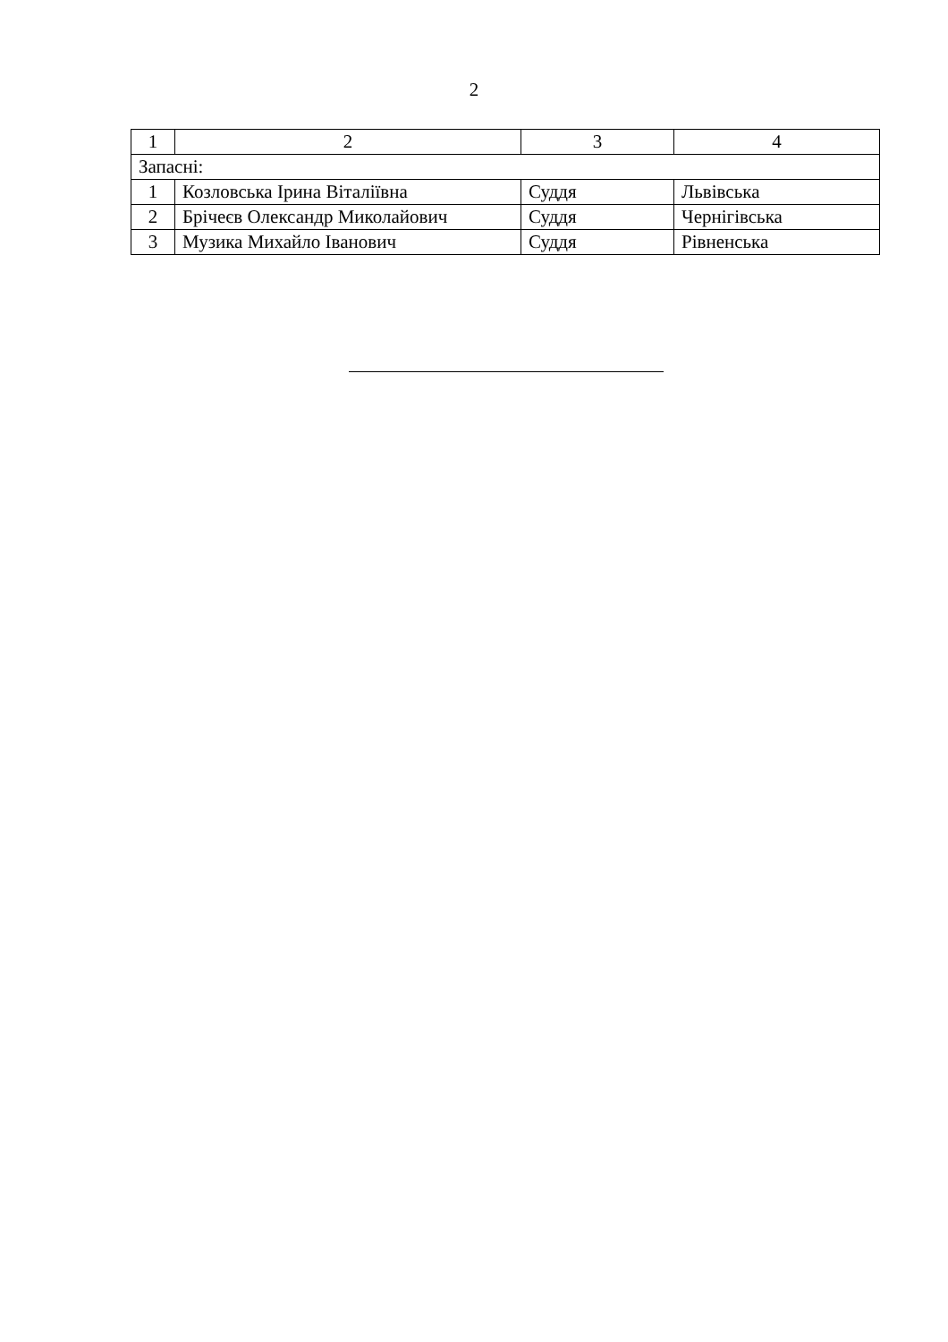2
| 1 | 2 | 3 | 4 |
| Запасні: | | | |
| 1 | Козловська Ірина Віталіївна | Суддя | Львівська |
| 2 | Брічеєв Олександр Миколайович | Суддя | Чернігівська |
| 3 | Музика Михайло Іванович | Суддя | Рівненська |